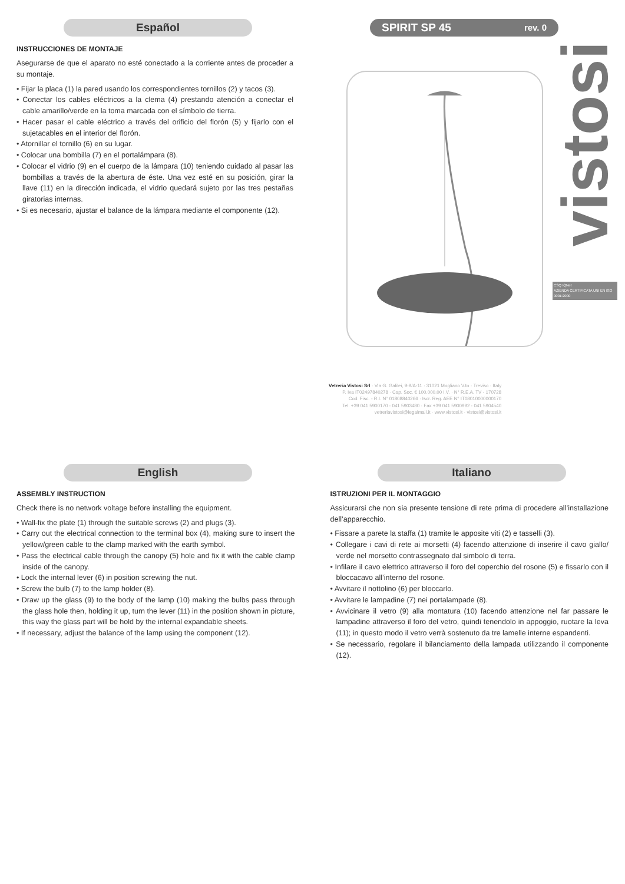Español
INSTRUCCIONES DE MONTAJE
Asegurarse de que el aparato no esté conectado a la corriente antes de proceder a su montaje.
• Fijar la placa (1) la pared usando los correspondientes tornillos (2) y tacos (3).
• Conectar los cables eléctricos a la clema (4) prestando atención a conectar el cable amarillo/verde en la toma marcada con el símbolo de tierra.
• Hacer pasar el cable eléctrico a través del orificio del florón (5) y fijarlo con el sujetacables en el interior del florón.
• Atornillar el tornillo (6) en su lugar.
• Colocar una bombilla (7) en el portalámpara (8).
• Colocar el vidrio (9) en el cuerpo de la lámpara (10) teniendo cuidado al pasar las bombillas a través de la abertura de éste. Una vez esté en su posición, girar la llave (11) en la dirección indicada, el vidrio quedará sujeto por las tres pestañas giratorias internas.
• Si es necesario, ajustar el balance de la lámpara mediante el componente (12).
SPIRIT SP 45 rev. 0
Vetreria Vistosi Srl · Via G. Galilei, 9-9/A-11 · 31021 Mogliano V.to · Treviso · Italy
P. Iva IT02497840278 · Cap. Soc. € 100.000,00 I.V. · N° R.E.A. TV - 170728
Cod. Fisc. - R.I. N° 01808840266 · Iscr. Reg. AEE N° IT08010000000170
Tel. +39 041 5900170 - 041 5903480 · Fax +39 041 5900992 - 041 5904540
vetreriavistosi@legalmail.it · www.vistosi.it · vistosi@vistosi.it
vistosi
CSQ IQNet
AZIENDA CERTIFICATA UNI EN ISO 9001:2000
English
ASSEMBLY INSTRUCTION
Check there is no network voltage before installing the equipment.
• Wall-fix the plate (1) through the suitable screws (2) and plugs (3).
• Carry out the electrical connection to the terminal box (4), making sure to insert the yellow/green cable to the clamp marked with the earth symbol.
• Pass the electrical cable through the canopy (5) hole and fix it with the cable clamp inside of the canopy.
• Lock the internal lever (6) in position screwing the nut.
• Screw the bulb (7) to the lamp holder (8).
• Draw up the glass (9) to the body of the lamp (10) making the bulbs pass through the glass hole then, holding it up, turn the lever (11) in the position shown in picture, this way the glass part will be hold by the internal expandable sheets.
• If necessary, adjust the balance of the lamp using the component (12).
Italiano
ISTRUZIONI PER IL MONTAGGIO
Assicurarsi che non sia presente tensione di rete prima di procedere all’installazione dell’apparecchio.
• Fissare a parete la staffa (1) tramite le apposite viti (2) e tasselli (3).
• Collegare i cavi di rete ai morsetti (4) facendo attenzione di inserire il cavo giallo/ verde nel morsetto contrassegnato dal simbolo di terra.
• Infilare il cavo elettrico attraverso il foro del coperchio del rosone (5) e fissarlo con il bloccacavo all’interno del rosone.
• Avvitare il nottolino (6) per bloccarlo.
• Avvitare le lampadine (7) nei portalampade (8).
• Avvicinare il vetro (9) alla montatura (10) facendo attenzione nel far passare le lampadine attraverso il foro del vetro, quindi tenendolo in appoggio, ruotare la leva (11); in questo modo il vetro verrà sostenuto da tre lamelle interne espandenti.
• Se necessario, regolare il bilanciamento della lampada utilizzando il componente (12).